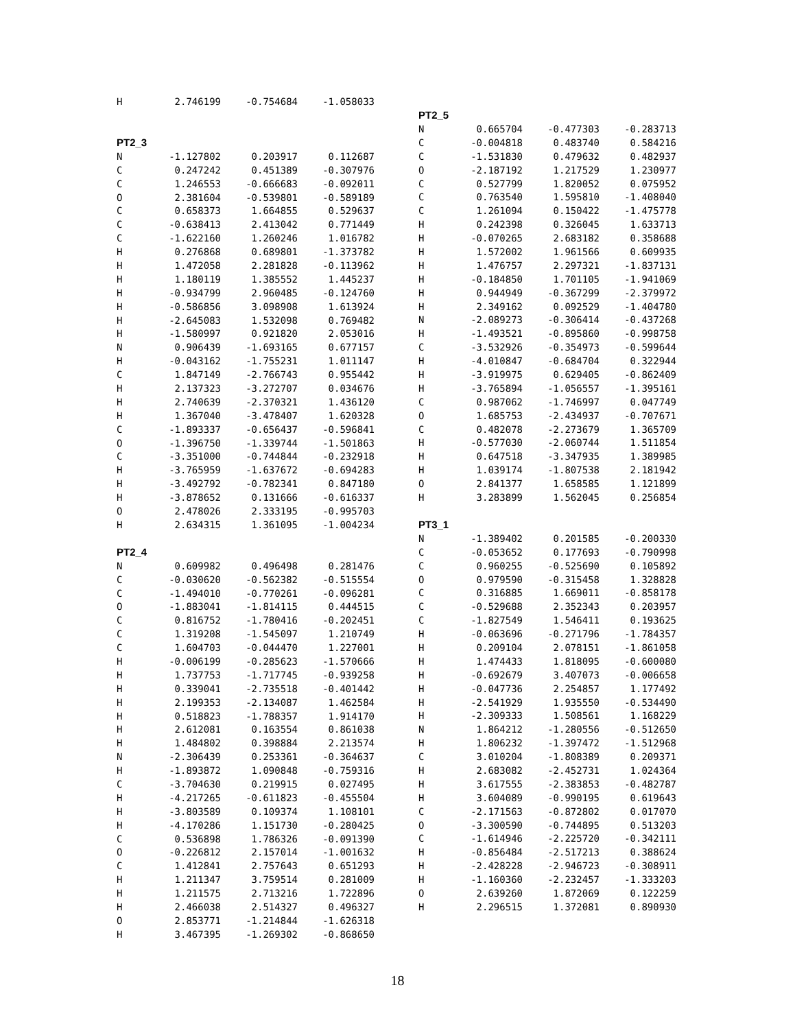| H | 2.746199 | -0.754684 | -1.058033 |
PT2_3
| N | -1.127802 | 0.203917 | 0.112687 |
| C | 0.247242 | 0.451389 | -0.307976 |
| C | 1.246553 | -0.666683 | -0.092011 |
| O | 2.381604 | -0.539801 | -0.589189 |
| C | 0.658373 | 1.664855 | 0.529637 |
| C | -0.638413 | 2.413042 | 0.771449 |
| C | -1.622160 | 1.260246 | 1.016782 |
| H | 0.276868 | 0.689801 | -1.373782 |
| H | 1.472058 | 2.281828 | -0.113962 |
| H | 1.180119 | 1.385552 | 1.445237 |
| H | -0.934799 | 2.960485 | -0.124760 |
| H | -0.586856 | 3.098908 | 1.613924 |
| H | -2.645083 | 1.532098 | 0.769482 |
| H | -1.580997 | 0.921820 | 2.053016 |
| N | 0.906439 | -1.693165 | 0.677157 |
| H | -0.043162 | -1.755231 | 1.011147 |
| C | 1.847149 | -2.766743 | 0.955442 |
| H | 2.137323 | -3.272707 | 0.034676 |
| H | 2.740639 | -2.370321 | 1.436120 |
| H | 1.367040 | -3.478407 | 1.620328 |
| C | -1.893337 | -0.656437 | -0.596841 |
| O | -1.396750 | -1.339744 | -1.501863 |
| C | -3.351000 | -0.744844 | -0.232918 |
| H | -3.765959 | -1.637672 | -0.694283 |
| H | -3.492792 | -0.782341 | 0.847180 |
| H | -3.878652 | 0.131666 | -0.616337 |
| O | 2.478026 | 2.333195 | -0.995703 |
| H | 2.634315 | 1.361095 | -1.004234 |
PT2_4
| N | 0.609982 | 0.496498 | 0.281476 |
| C | -0.030620 | -0.562382 | -0.515554 |
| C | -1.494010 | -0.770261 | -0.096281 |
| O | -1.883041 | -1.814115 | 0.444515 |
| C | 0.816752 | -1.780416 | -0.202451 |
| C | 1.319208 | -1.545097 | 1.210749 |
| C | 1.604703 | -0.044470 | 1.227001 |
| H | -0.006199 | -0.285623 | -1.570666 |
| H | 1.737753 | -1.717745 | -0.939258 |
| H | 0.339041 | -2.735518 | -0.401442 |
| H | 2.199353 | -2.134087 | 1.462584 |
| H | 0.518823 | -1.788357 | 1.914170 |
| H | 2.612081 | 0.163554 | 0.861038 |
| H | 1.484802 | 0.398884 | 2.213574 |
| N | -2.306439 | 0.253361 | -0.364637 |
| H | -1.893872 | 1.090848 | -0.759316 |
| C | -3.704630 | 0.219915 | 0.027495 |
| H | -4.217265 | -0.611823 | -0.455504 |
| H | -3.803589 | 0.109374 | 1.108101 |
| H | -4.170286 | 1.151730 | -0.280425 |
| C | 0.536898 | 1.786326 | -0.091390 |
| O | -0.226812 | 2.157014 | -1.001632 |
| C | 1.412841 | 2.757643 | 0.651293 |
| H | 1.211347 | 3.759514 | 0.281009 |
| H | 1.211575 | 2.713216 | 1.722896 |
| H | 2.466038 | 2.514327 | 0.496327 |
| O | 2.853771 | -1.214844 | -1.626318 |
| H | 3.467395 | -1.269302 | -0.868650 |
PT2_5
| N | 0.665704 | -0.477303 | -0.283713 |
| C | -0.004818 | 0.483740 | 0.584216 |
| C | -1.531830 | 0.479632 | 0.482937 |
| O | -2.187192 | 1.217529 | 1.230977 |
| C | 0.527799 | 1.820052 | 0.075952 |
| C | 0.763540 | 1.595810 | -1.408040 |
| C | 1.261094 | 0.150422 | -1.475778 |
| H | 0.242398 | 0.326045 | 1.633713 |
| H | -0.070265 | 2.683182 | 0.358688 |
| H | 1.572002 | 1.961566 | 0.609935 |
| H | 1.476757 | 2.297321 | -1.837131 |
| H | -0.184850 | 1.701105 | -1.941069 |
| H | 0.944949 | -0.367299 | -2.379972 |
| H | 2.349162 | 0.092529 | -1.404780 |
| N | -2.089273 | -0.306414 | -0.437268 |
| H | -1.493521 | -0.895860 | -0.998758 |
| C | -3.532926 | -0.354973 | -0.599644 |
| H | -4.010847 | -0.684704 | 0.322944 |
| H | -3.919975 | 0.629405 | -0.862409 |
| H | -3.765894 | -1.056557 | -1.395161 |
| C | 0.987062 | -1.746997 | 0.047749 |
| O | 1.685753 | -2.434937 | -0.707671 |
| C | 0.482078 | -2.273679 | 1.365709 |
| H | -0.577030 | -2.060744 | 1.511854 |
| H | 0.647518 | -3.347935 | 1.389985 |
| H | 1.039174 | -1.807538 | 2.181942 |
| O | 2.841377 | 1.658585 | 1.121899 |
| H | 3.283899 | 1.562045 | 0.256854 |
PT3_1
| N | -1.389402 | 0.201585 | -0.200330 |
| C | -0.053652 | 0.177693 | -0.790998 |
| C | 0.960255 | -0.525690 | 0.105892 |
| O | 0.979590 | -0.315458 | 1.328828 |
| C | 0.316885 | 1.669011 | -0.858178 |
| C | -0.529688 | 2.352343 | 0.203957 |
| C | -1.827549 | 1.546411 | 0.193625 |
| H | -0.063696 | -0.271796 | -1.784357 |
| H | 0.209104 | 2.078151 | -1.861058 |
| H | 1.474433 | 1.818095 | -0.600080 |
| H | -0.692679 | 3.407073 | -0.006658 |
| H | -0.047736 | 2.254857 | 1.177492 |
| H | -2.541929 | 1.935550 | -0.534490 |
| H | -2.309333 | 1.508561 | 1.168229 |
| N | 1.864212 | -1.280556 | -0.512650 |
| H | 1.806232 | -1.397472 | -1.512968 |
| C | 3.010204 | -1.808389 | 0.209371 |
| H | 2.683082 | -2.452731 | 1.024364 |
| H | 3.617555 | -2.383853 | -0.482787 |
| H | 3.604089 | -0.990195 | 0.619643 |
| C | -2.171563 | -0.872802 | 0.017070 |
| O | -3.300590 | -0.744895 | 0.513203 |
| C | -1.614946 | -2.225720 | -0.342111 |
| H | -0.856484 | -2.517213 | 0.388624 |
| H | -2.428228 | -2.946723 | -0.308911 |
| H | -1.160360 | -2.232457 | -1.333203 |
| O | 2.639260 | 1.872069 | 0.122259 |
| H | 2.296515 | 1.372081 | 0.890930 |
18